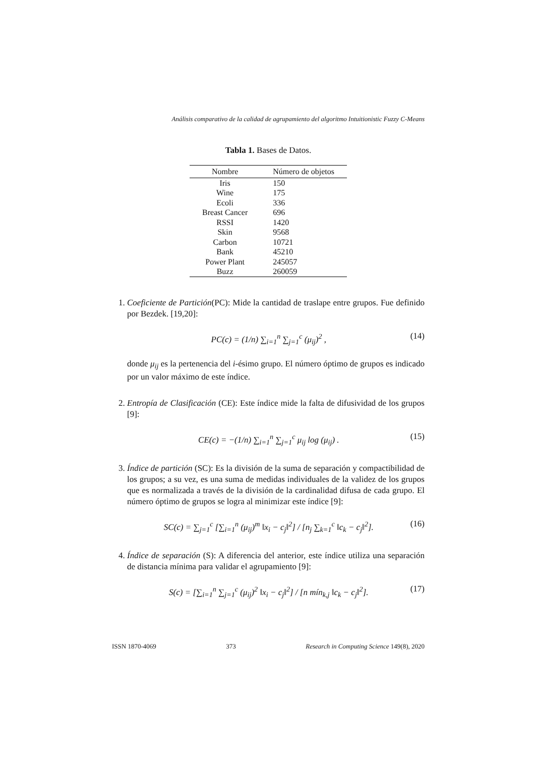Análisis comparativo de la calidad de agrupamiento del algoritmo Intuitionistic Fuzzy C-Means
Tabla 1. Bases de Datos.
| Nombre | Número de objetos |
| --- | --- |
| Iris | 150 |
| Wine | 175 |
| Ecoli | 336 |
| Breast Cancer | 696 |
| RSSI | 1420 |
| Skin | 9568 |
| Carbon | 10721 |
| Bank | 45210 |
| Power Plant | 245057 |
| Buzz | 260059 |
1. Coeficiente de Partición(PC): Mide la cantidad de traslape entre grupos. Fue definido por Bezdek. [19,20]:
PC(c) = (1/n) ∑<sub>i=1</sub><sup>n</sup> ∑<sub>j=1</sub><sup>c</sup> (μ<sub>ij</sub>)<sup>2</sup> , (14)
donde μ<sub>ij</sub> es la pertenencia del i-ésimo grupo. El número óptimo de grupos es indicado por un valor máximo de este índice.
2. Entropía de Clasificación (CE): Este índice mide la falta de difusividad de los grupos [9]:
CE(c) = −(1/n) ∑<sub>i=1</sub><sup>n</sup> ∑<sub>j=1</sub><sup>c</sup> μ<sub>ij</sub> log (μ<sub>ij</sub>) . (15)
3. Índice de partición (SC): Es la división de la suma de separación y compactibilidad de los grupos; a su vez, es una suma de medidas individuales de la validez de los grupos que es normalizada a través de la división de la cardinalidad difusa de cada grupo. El número óptimo de grupos se logra al minimizar este índice [9]:
SC(c) = ∑<sub>j=1</sub><sup>c</sup> [∑<sub>i=1</sub><sup>n</sup> (μ<sub>ij</sub>)<sup>m</sup> ‖x<sub>i</sub> − c<sub>j</sub>‖<sup>2</sup>] / [n<sub>j</sub> ∑<sub>k=1</sub><sup>c</sup> ‖c<sub>k</sub> − c<sub>j</sub>‖<sup>2</sup>]. (16)
4. Índice de separación (S): A diferencia del anterior, este índice utiliza una separación de distancia mínima para validar el agrupamiento [9]:
S(c) = [∑<sub>i=1</sub><sup>n</sup> ∑<sub>j=1</sub><sup>c</sup> (μ<sub>ij</sub>)<sup>2</sup> ‖x<sub>i</sub> − c<sub>j</sub>‖<sup>2</sup>] / [n mín<sub>k,j</sub> ‖c<sub>k</sub> − c<sub>j</sub>‖<sup>2</sup>]. (17)
ISSN 1870-4069 373 Research in Computing Science 149(8), 2020